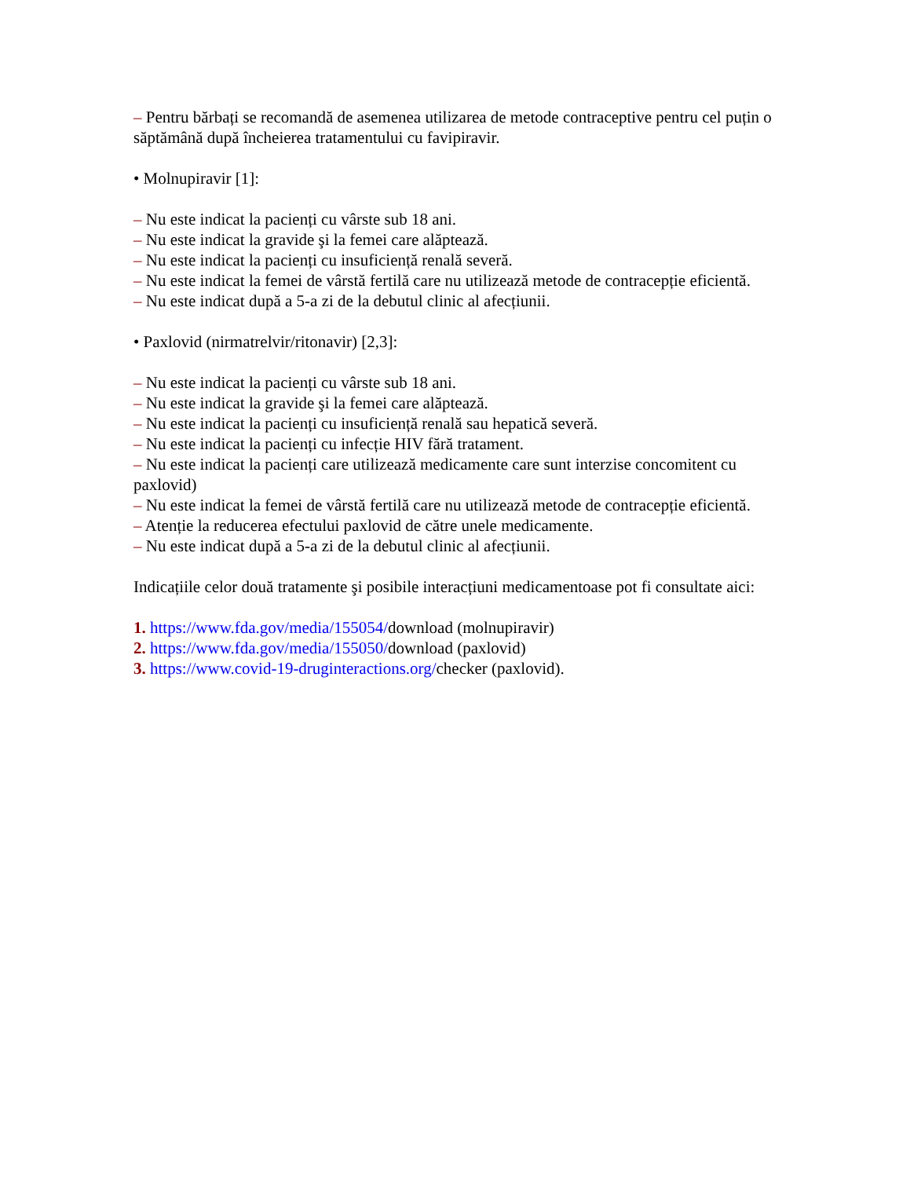– Pentru bărbați se recomandă de asemenea utilizarea de metode contraceptive pentru cel puțin o săptămână după încheierea tratamentului cu favipiravir.
• Molnupiravir [1]:
– Nu este indicat la pacienți cu vârste sub 18 ani.
– Nu este indicat la gravide şi la femei care alăptează.
– Nu este indicat la pacienți cu insuficiență renală severă.
– Nu este indicat la femei de vârstă fertilă care nu utilizează metode de contracepție eficientă.
– Nu este indicat după a 5-a zi de la debutul clinic al afecțiunii.
• Paxlovid (nirmatrelvir/ritonavir) [2,3]:
– Nu este indicat la pacienți cu vârste sub 18 ani.
– Nu este indicat la gravide şi la femei care alăptează.
– Nu este indicat la pacienți cu insuficiență renală sau hepatică severă.
– Nu este indicat la pacienți cu infecție HIV fără tratament.
– Nu este indicat la pacienți care utilizează medicamente care sunt interzise concomitent cu paxlovid)
– Nu este indicat la femei de vârstă fertilă care nu utilizează metode de contracepție eficientă.
– Atenție la reducerea efectului paxlovid de către unele medicamente.
– Nu este indicat după a 5-a zi de la debutul clinic al afecțiunii.
Indicațiile celor două tratamente şi posibile interacțiuni medicamentoase pot fi consultate aici:
1. https://www.fda.gov/media/155054/download (molnupiravir)
2. https://www.fda.gov/media/155050/download (paxlovid)
3. https://www.covid-19-druginteractions.org/checker (paxlovid).